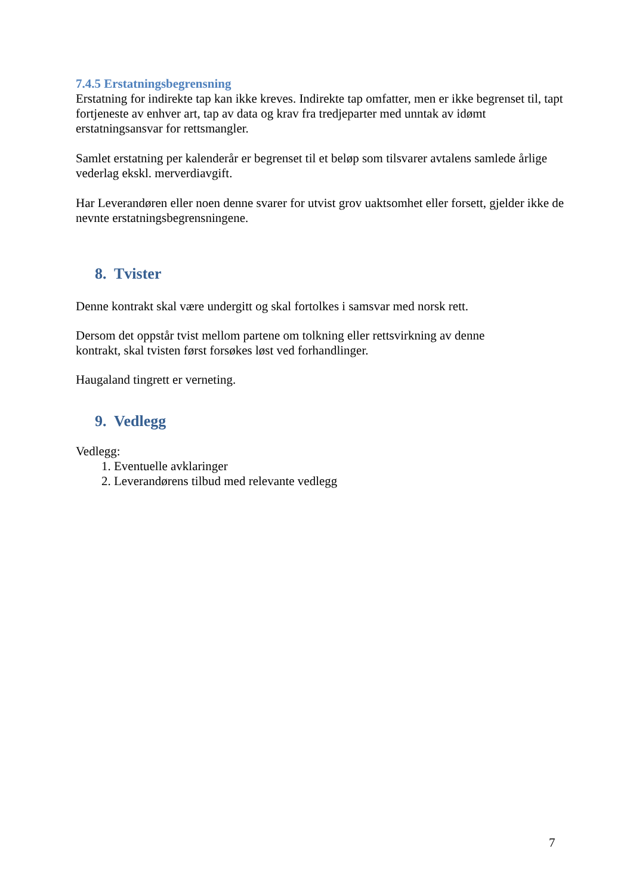7.4.5 Erstatningsbegrensning
Erstatning for indirekte tap kan ikke kreves. Indirekte tap omfatter, men er ikke begrenset til, tapt fortjeneste av enhver art, tap av data og krav fra tredjeparter med unntak av idømt erstatningsansvar for rettsmangler.
Samlet erstatning per kalenderår er begrenset til et beløp som tilsvarer avtalens samlede årlige vederlag ekskl. merverdiavgift.
Har Leverandøren eller noen denne svarer for utvist grov uaktsomhet eller forsett, gjelder ikke de nevnte erstatningsbegrensningene.
8. Tvister
Denne kontrakt skal være undergitt og skal fortolkes i samsvar med norsk rett.
Dersom det oppstår tvist mellom partene om tolkning eller rettsvirkning av denne
kontrakt, skal tvisten først forsøkes løst ved forhandlinger.
Haugaland tingrett er verneting.
9. Vedlegg
Vedlegg:
1. Eventuelle avklaringer
2. Leverandørens tilbud med relevante vedlegg
7